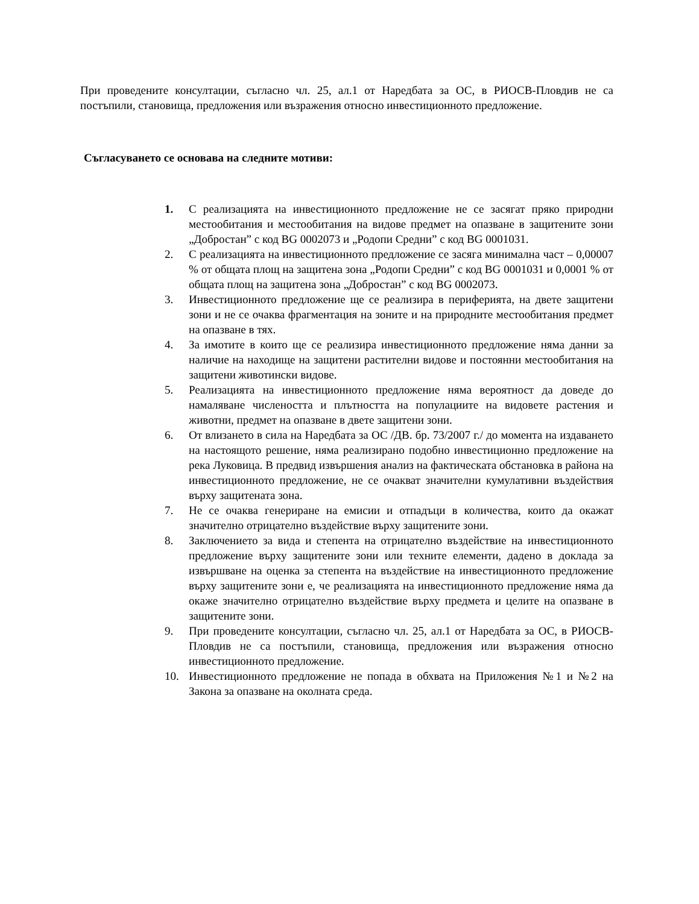При проведените консултации, съгласно чл. 25, ал.1 от Наредбата за ОС, в РИОСВ-Пловдив не са постъпили, становища, предложения или възражения относно инвестиционното предложение.
Съгласуването се основава на следните мотиви:
1. С реализацията на инвестиционното предложение не се засягат пряко природни местообитания и местообитания на видове предмет на опазване в защитените зони „Добростан” с код BG 0002073 и „Родопи Средни” с код BG 0001031.
2. С реализацията на инвестиционното предложение се засяга минимална част – 0,00007 % от общата площ на защитена зона „Родопи Средни” с код BG 0001031 и 0,0001 % от общата площ на защитена зона „Добростан” с код BG 0002073.
3. Инвестиционното предложение ще се реализира в периферията, на двете защитени зони и не се очаква фрагментация на зоните и на природните местообитания предмет на опазване в тях.
4. За имотите в които ще се реализира инвестиционното предложение няма данни за наличие на находище на защитени растителни видове и постоянни местообитания на защитени животински видове.
5. Реализацията на инвестиционното предложение няма вероятност да доведе до намаляване числеността и плътността на популациите на видовете растения и животни, предмет на опазване в двете защитени зони.
6. От влизането в сила на Наредбата за ОС /ДВ. бр. 73/2007 г./ до момента на издаването на настоящото решение, няма реализирано подобно инвестиционно предложение на река Луковица. В предвид извършения анализ на фактическата обстановка в района на инвестиционното предложение, не се очакват значителни кумулативни въздействия върху защитената зона.
7. Не се очаква генериране на емисии и отпадъци в количества, които да окажат значително отрицателно въздействие върху защитените зони.
8. Заключението за вида и степента на отрицателно въздействие на инвестиционното предложение върху защитените зони или техните елементи, дадено в доклада за извършване на оценка за степента на въздействие на инвестиционното предложение върху защитените зони е, че реализацията на инвестиционното предложение няма да окаже значително отрицателно въздействие върху предмета и целите на опазване в защитените зони.
9. При проведените консултации, съгласно чл. 25, ал.1 от Наредбата за ОС, в РИОСВ- Пловдив не са постъпили, становища, предложения или възражения относно инвестиционното предложение.
10. Инвестиционното предложение не попада в обхвата на Приложения №1 и №2 на Закона за опазване на околната среда.